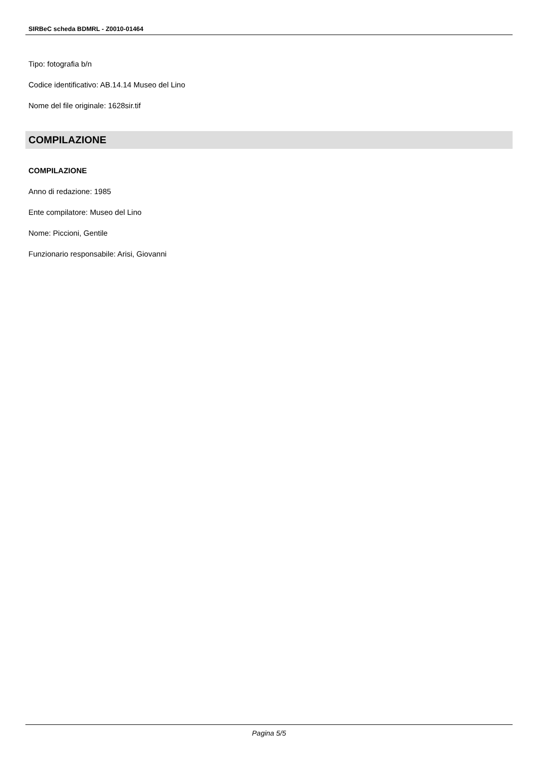SIRBeC scheda BDMRL - Z0010-01464
Tipo: fotografia b/n
Codice identificativo: AB.14.14 Museo del Lino
Nome del file originale: 1628sir.tif
COMPILAZIONE
COMPILAZIONE
Anno di redazione: 1985
Ente compilatore: Museo del Lino
Nome: Piccioni, Gentile
Funzionario responsabile: Arisi, Giovanni
Pagina 5/5